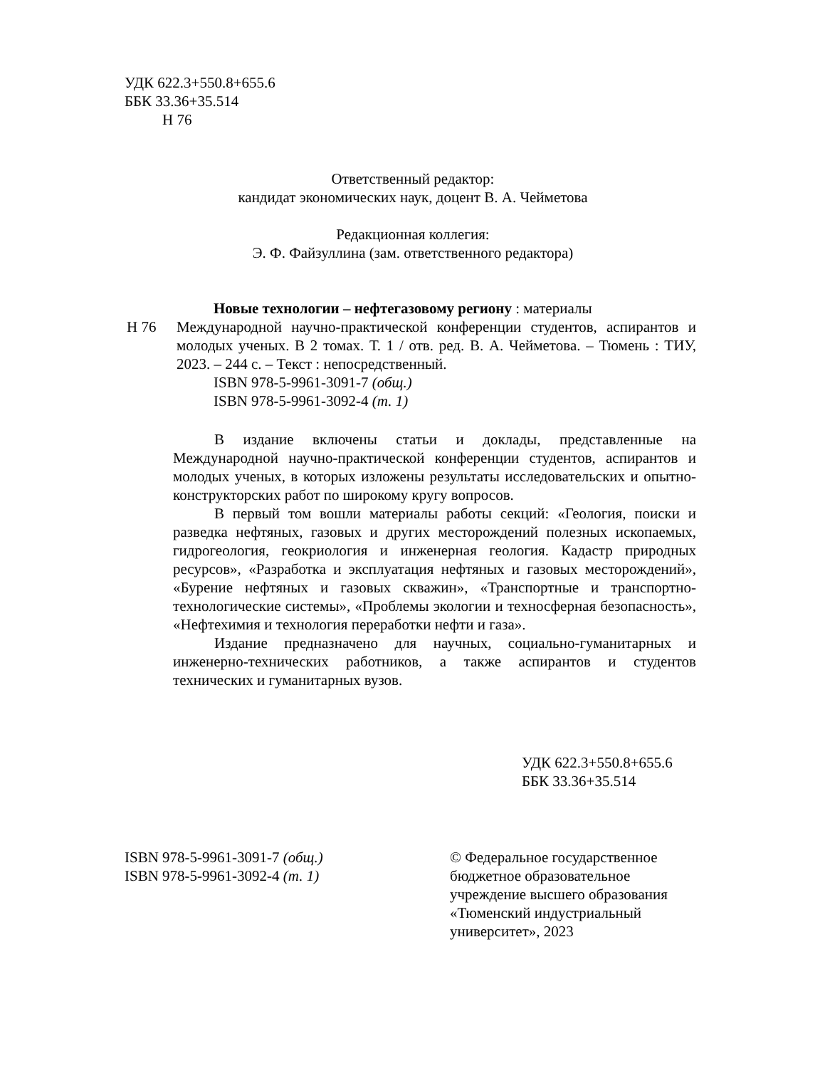УДК 622.3+550.8+655.6
ББК 33.36+35.514
Н 76
Ответственный редактор:
кандидат экономических наук, доцент В. А. Чейметова
Редакционная коллегия:
Э. Ф. Файзуллина (зам. ответственного редактора)
Новые технологии – нефтегазовому региону : материалы
Н 76 Международной научно-практической конференции студентов, аспирантов и молодых ученых. В 2 томах. Т. 1 / отв. ред. В. А. Чейметова. – Тюмень : ТИУ, 2023. – 244 с. – Текст : непосредственный.
ISBN 978-5-9961-3091-7 (общ.)
ISBN 978-5-9961-3092-4 (т. 1)
В издание включены статьи и доклады, представленные на Международной научно-практической конференции студентов, аспирантов и молодых ученых, в которых изложены результаты исследовательских и опытно-конструкторских работ по широкому кругу вопросов.
В первый том вошли материалы работы секций: «Геология, поиски и разведка нефтяных, газовых и других месторождений полезных ископаемых, гидрогеология, геокриология и инженерная геология. Кадастр природных ресурсов», «Разработка и эксплуатация нефтяных и газовых месторождений», «Бурение нефтяных и газовых скважин», «Транспортные и транспортно-технологические системы», «Проблемы экологии и техносферная безопасность», «Нефтехимия и технология переработки нефти и газа».
Издание предназначено для научных, социально-гуманитарных и инженерно-технических работников, а также аспирантов и студентов технических и гуманитарных вузов.
УДК 622.3+550.8+655.6
ББК 33.36+35.514
ISBN 978-5-9961-3091-7 (общ.)
ISBN 978-5-9961-3092-4 (т. 1)
© Федеральное государственное
бюджетное образовательное
учреждение высшего образования
«Тюменский индустриальный
университет», 2023